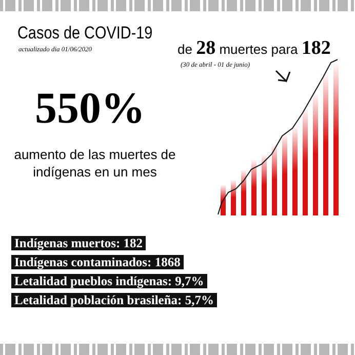Casos de COVID-19
actualizado dia 01/06/2020
550%
aumento de las muertes de indígenas en un mes
de 28 muertes para 182
(30 de abril - 01 de junio)
Indígenas muertos: 182
Indígenas contaminados: 1868
Letalidad pueblos indígenas: 9,7%
Letalidad población brasileña: 5,7%